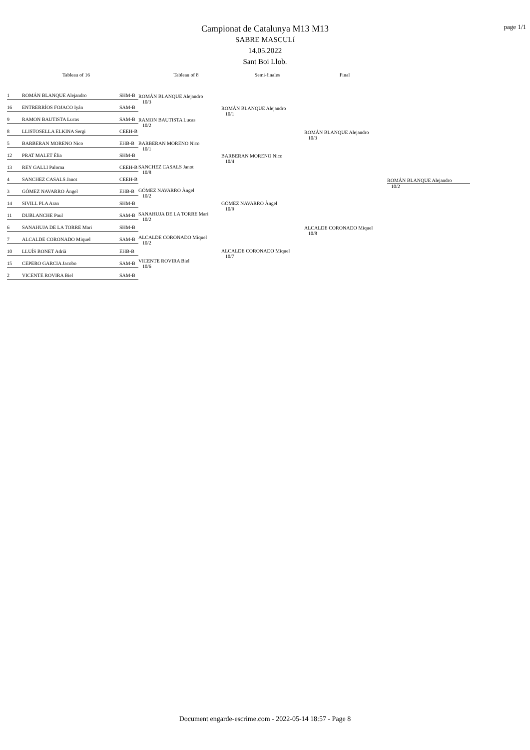page 1/1
Campionat de Catalunya M13 M13
SABRE MASCULí
14.05.2022
Sant Boi Llob.
Tableau of 16 Tableau of 8 Semi-finales Final
1 ROMÁN BLANQUE Alejandro SHM-B
16 ENTRERRÍOS FOJACO Iyán SAM-B
9 RAMON BAUTISTA Lucas SAM-B
8 LLISTOSELLA ELKINA Sergi CEEH-B
5 BARBERAN MORENO Nico EHB-B
12 PRAT MALET Èlia SHM-B
13 REY GALLI Paloma CEEH-B
4 SANCHEZ CASALS Janot CEEH-B
3 GÓMEZ NAVARRO Àngel EHB-B
14 SIVILL PLA Aran SHM-B
11 DUBLANCHE Paul SAM-B
6 SANAHUJA DE LA TORRE Mari SHM-B
7 ALCALDE CORONADO Miquel SAM-B
10 LLUÍS BONET Adrià EHB-B
15 CEPERO GARCIA Jacobo SAM-B
2 VICENTE ROVIRA Biel SAM-B
ROMÁN BLANQUE Alejandro
10/3
RAMON BAUTISTA Lucas
10/2
BARBERAN MORENO Nico
10/1
SANCHEZ CASALS Janot
10/8
GÓMEZ NAVARRO Àngel
10/2
SANAHUJA DE LA TORRE Mari
10/2
ALCALDE CORONADO Miquel
10/2
VICENTE ROVIRA Biel
10/6
ROMÁN BLANQUE Alejandro
10/1
BARBERAN MORENO Nico
10/4
GÓMEZ NAVARRO Àngel
10/9
ALCALDE CORONADO Miquel
10/7
ROMÁN BLANQUE Alejandro
10/3
ALCALDE CORONADO Miquel
10/8
ROMÁN BLANQUE Alejandro
10/2
Document engarde-escrime.com - 2022-05-14 18:57 - Page 8